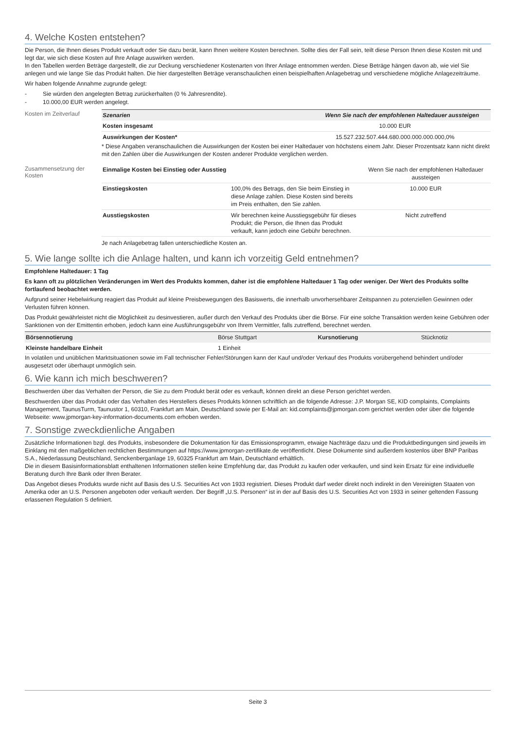4. Welche Kosten entstehen?
Die Person, die Ihnen dieses Produkt verkauft oder Sie dazu berät, kann Ihnen weitere Kosten berechnen. Sollte dies der Fall sein, teilt diese Person Ihnen diese Kosten mit und legt dar, wie sich diese Kosten auf Ihre Anlage auswirken werden.
In den Tabellen werden Beträge dargestellt, die zur Deckung verschiedener Kostenarten von Ihrer Anlage entnommen werden. Diese Beträge hängen davon ab, wie viel Sie anlegen und wie lange Sie das Produkt halten. Die hier dargestellten Beträge veranschaulichen einen beispielhaften Anlagebetrag und verschiedene mögliche Anlagezeiträume.
Wir haben folgende Annahme zugrunde gelegt:
- Sie würden den angelegten Betrag zurückerhalten (0 % Jahresrendite).
- 10.000,00 EUR werden angelegt.
Kosten im Zeitverlauf
| Szenarien | Wenn Sie nach der empfohlenen Haltedauer aussteigen |
| --- | --- |
| Kosten insgesamt | 10.000 EUR |
| Auswirkungen der Kosten* | 15.527.232.507.444.680.000.000.000.000,0% |
* Diese Angaben veranschaulichen die Auswirkungen der Kosten bei einer Haltedauer von höchstens einem Jahr. Dieser Prozentsatz kann nicht direkt mit den Zahlen über die Auswirkungen der Kosten anderer Produkte verglichen werden.
Zusammensetzung der Kosten
| Einmalige Kosten bei Einstieg oder Ausstieg | | Wenn Sie nach der empfohlenen Haltedauer aussteigen |
| Einstiegskosten | 100,0% des Betrags, den Sie beim Einstieg in diese Anlage zahlen. Diese Kosten sind bereits im Preis enthalten, den Sie zahlen. | 10.000 EUR |
| Ausstiegskosten | Wir berechnen keine Ausstiegsgebühr für dieses Produkt; die Person, die Ihnen das Produkt verkauft, kann jedoch eine Gebühr berechnen. | Nicht zutreffend |
Je nach Anlagebetrag fallen unterschiedliche Kosten an.
5. Wie lange sollte ich die Anlage halten, und kann ich vorzeitig Geld entnehmen?
Empfohlene Haltedauer: 1 Tag
Es kann oft zu plötzlichen Veränderungen im Wert des Produkts kommen, daher ist die empfohlene Haltedauer 1 Tag oder weniger. Der Wert des Produkts sollte fortlaufend beobachtet werden.
Aufgrund seiner Hebelwirkung reagiert das Produkt auf kleine Preisbewegungen des Basiswerts, die innerhalb unvorhersehbarer Zeitspannen zu potenziellen Gewinnen oder Verlusten führen können.
Das Produkt gewährleistet nicht die Möglichkeit zu desinvestieren, außer durch den Verkauf des Produkts über die Börse. Für eine solche Transaktion werden keine Gebühren oder Sanktionen von der Emittentin erhoben, jedoch kann eine Ausführungsgebühr von Ihrem Vermittler, falls zutreffend, berechnet werden.
| Börsennotierung | Börse Stuttgart | Kursnotierung | Stücknotiz |
| Kleinste handelbare Einheit | 1 Einheit | | |
In volatilen und unüblichen Marktsituationen sowie im Fall technischer Fehler/Störungen kann der Kauf und/oder Verkauf des Produkts vorübergehend behindert und/oder ausgesetzt oder überhaupt unmöglich sein.
6. Wie kann ich mich beschweren?
Beschwerden über das Verhalten der Person, die Sie zu dem Produkt berät oder es verkauft, können direkt an diese Person gerichtet werden.
Beschwerden über das Produkt oder das Verhalten des Herstellers dieses Produkts können schriftlich an die folgende Adresse: J.P. Morgan SE, KID complaints, Complaints Management, TaunusTurm, Taunustor 1, 60310, Frankfurt am Main, Deutschland sowie per E-Mail an: kid.complaints@jpmorgan.com gerichtet werden oder über die folgende Webseite: www.jpmorgan-key-information-documents.com erhoben werden.
7. Sonstige zweckdienliche Angaben
Zusätzliche Informationen bzgl. des Produkts, insbesondere die Dokumentation für das Emissionsprogramm, etwaige Nachträge dazu und die Produktbedingungen sind jeweils im Einklang mit den maßgeblichen rechtlichen Bestimmungen auf https://www.jpmorgan-zertifikate.de veröffentlicht. Diese Dokumente sind außerdem kostenlos über BNP Paribas S.A., Niederlassung Deutschland, Senckenberganlage 19, 60325 Frankfurt am Main, Deutschland erhältlich.
Die in diesem Basisinformationsblatt enthaltenen Informationen stellen keine Empfehlung dar, das Produkt zu kaufen oder verkaufen, und sind kein Ersatz für eine individuelle Beratung durch Ihre Bank oder Ihren Berater.
Das Angebot dieses Produkts wurde nicht auf Basis des U.S. Securities Act von 1933 registriert. Dieses Produkt darf weder direkt noch indirekt in den Vereinigten Staaten von Amerika oder an U.S. Personen angeboten oder verkauft werden. Der Begriff „U.S. Personen“ ist in der auf Basis des U.S. Securities Act von 1933 in seiner geltenden Fassung erlassenen Regulation S definiert.
Seite 3